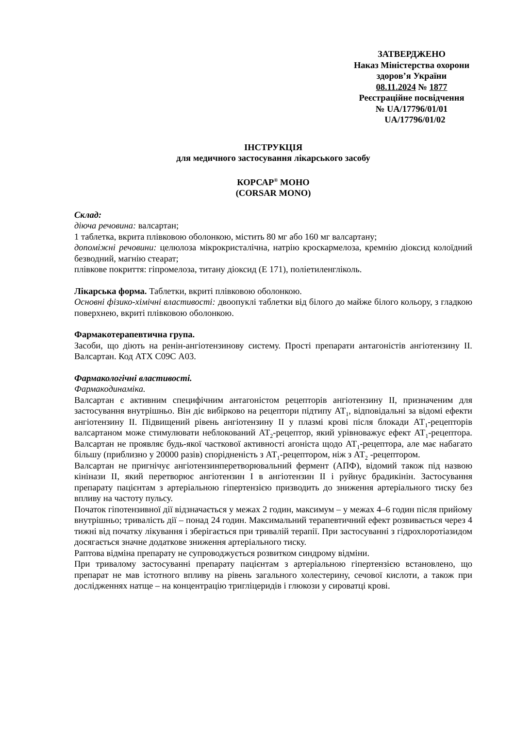ЗАТВЕРДЖЕНО
Наказ Міністерства охорони здоров’я України
08.11.2024 № 1877
Реєстраційне посвідчення
№ UA/17796/01/01
UA/17796/01/02
ІНСТРУКЦІЯ
для медичного застосування лікарського засобу
КОРСАР<sup>®</sup> МОНО
(CORSAR MONO)
Склад:
діюча речовина: валсартан;
1 таблетка, вкрита плівковою оболонкою, містить 80 мг або 160 мг валсартану;
допоміжні речовини: целюлоза мікрокристалічна, натрію кроскармелоза, кремнію діоксид колоїдний безводний, магнію стеарат;
плівкове покриття: гіпромелоза, титану діоксид (Е 171), поліетиленгліколь.
Лікарська форма. Таблетки, вкриті плівковою оболонкою.
Основні фізико-хімічні властивості: двоопуклі таблетки від білого до майже білого кольору, з гладкою поверхнею, вкриті плівковою оболонкою.
Фармакотерапевтична група.
Засоби, що діють на ренін-ангіотензинову систему. Прості препарати антагоністів ангіотензину II. Валсартан. Код АТХ С09С А03.
Фармакологічні властивості.
Фармакодинаміка.
Валсартан є активним специфічним антагоністом рецепторів ангіотензину II, призначеним для застосування внутрішньо. Він діє вибірково на рецептори підтипу АТ<sub>1</sub>, відповідальні за відомі ефекти ангіотензину II. Підвищений рівень ангіотензину II у плазмі крові після блокади АТ<sub>1</sub>-рецепторів валсартаном може стимулювати неблокований АТ<sub>2</sub>-рецептор, який урівноважує ефект АТ<sub>1</sub>-рецептора. Валсартан не проявляє будь-якої часткової активності агоніста щодо АТ<sub>1</sub>-рецептора, але має набагато більшу (приблизно у 20000 разів) спорідненість з АТ<sub>1</sub>-рецептором, ніж з АТ<sub>2</sub> -рецептором.
Валсартан не пригнічує ангіотензинперетворювальний фермент (АПФ), відомий також під назвою кінінази II, який перетворює ангіотензин I в ангіотензин II і руйнує брадикінін. Застосування препарату пацієнтам з артеріальною гіпертензією призводить до зниження артеріального тиску без впливу на частоту пульсу.
Початок гіпотензивної дії відзначається у межах 2 годин, максимум – у межах 4–6 годин після прийому внутрішньо; тривалість дії – понад 24 годин. Максимальний терапевтичний ефект розвивається через 4 тижні від початку лікування і зберігається при тривалій терапії. При застосуванні з гідрохлоротіазидом досягається значне додаткове зниження артеріального тиску.
Раптова відміна препарату не супроводжується розвитком синдрому відміни.
При тривалому застосуванні препарату пацієнтам з артеріальною гіпертензією встановлено, що препарат не мав істотного впливу на рівень загального холестерину, сечової кислоти, а також при дослідженнях натще – на концентрацію тригліцеридів і глюкози у сироватці крові.